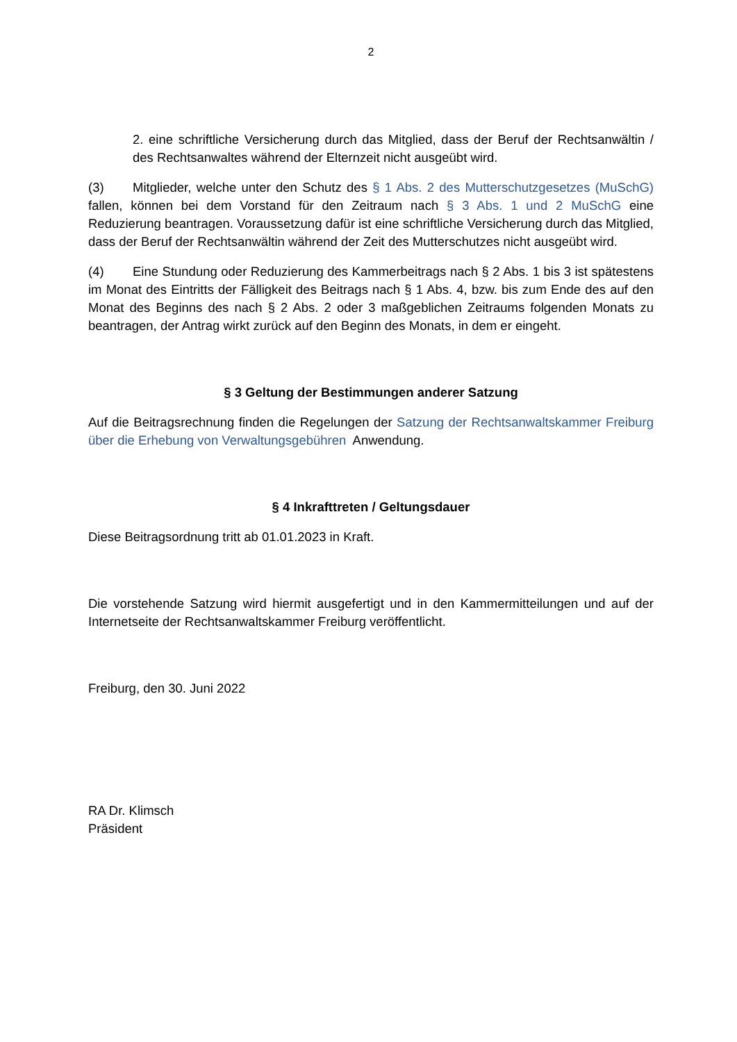2
2. eine schriftliche Versicherung durch das Mitglied, dass der Beruf der Rechtsanwältin / des Rechtsanwaltes während der Elternzeit nicht ausgeübt wird.
(3) Mitglieder, welche unter den Schutz des § 1 Abs. 2 des Mutterschutzgesetzes (MuSchG) fallen, können bei dem Vorstand für den Zeitraum nach § 3 Abs. 1 und 2 MuSchG eine Reduzierung beantragen. Voraussetzung dafür ist eine schriftliche Versicherung durch das Mitglied, dass der Beruf der Rechtsanwältin während der Zeit des Mutterschutzes nicht ausgeübt wird.
(4) Eine Stundung oder Reduzierung des Kammerbeitrags nach § 2 Abs. 1 bis 3 ist spätestens im Monat des Eintritts der Fälligkeit des Beitrags nach § 1 Abs. 4, bzw. bis zum Ende des auf den Monat des Beginns des nach § 2 Abs. 2 oder 3 maßgeblichen Zeitraums folgenden Monats zu beantragen, der Antrag wirkt zurück auf den Beginn des Monats, in dem er eingeht.
§ 3 Geltung der Bestimmungen anderer Satzung
Auf die Beitragsrechnung finden die Regelungen der Satzung der Rechtsanwaltskammer Freiburg über die Erhebung von Verwaltungsgebühren Anwendung.
§ 4 Inkrafttreten / Geltungsdauer
Diese Beitragsordnung tritt ab 01.01.2023 in Kraft.
Die vorstehende Satzung wird hiermit ausgefertigt und in den Kammermitteilungen und auf der Internetseite der Rechtsanwaltskammer Freiburg veröffentlicht.
Freiburg, den 30. Juni 2022
RA Dr. Klimsch
Präsident